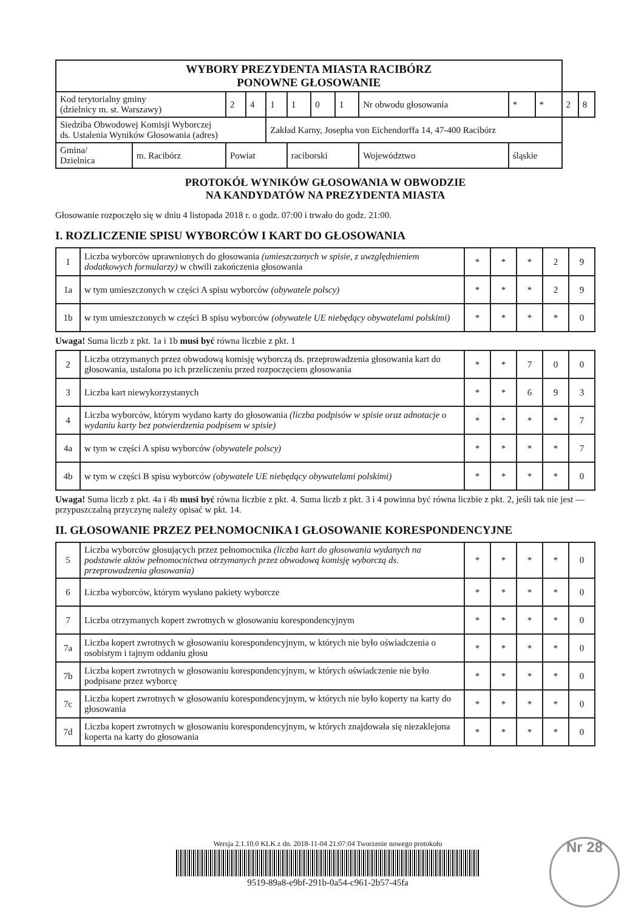| WYBORY PREZYDENTA MIASTA RACIBÓRZ PONOWNE GŁOSOWANIE | | | | | | | | | | | | | | |
| Kod terytorialny gminy (dzielnicy m. st. Warszawy) | | 2 | 4 | 1 | 1 | 0 | 1 | Nr obwodu głosowania | | | * | * | 2 | 8 |
| Siedziba Obwodowej Komisji Wyborczej ds. Ustalenia Wyników Głosowania (adres) | | | | Zakład Karny, Josepha von Eichendorffa 14, 47-400 Racibórz | | | | | | | | | | |
| Gmina/ Dzielnica | m. Racibórz | Powiat | | | raciborski | | | | Województwo | śląskie | | | | |
PROTOKÓŁ WYNIKÓW GŁOSOWANIA W OBWODZIE
NA KANDYDATÓW NA PREZYDENTA MIASTA
Głosowanie rozpoczęło się w dniu 4 listopada 2018 r. o godz. 07:00 i trwało do godz. 21:00.
I. ROZLICZENIE SPISU WYBORCÓW I KART DO GŁOSOWANIA
| 1 | Liczba wyborców uprawnionych do głosowania (umieszczonych w spisie, z uwzględnieniem dodatkowych formularzy) w chwili zakończenia głosowania | * | * | * | 2 | 9 |
| 1a | w tym umieszczonych w części A spisu wyborców (obywatele polscy) | * | * | * | 2 | 9 |
| 1b | w tym umieszczonych w części B spisu wyborców (obywatele UE niebędący obywatelami polskimi) | * | * | * | * | 0 |
Uwaga! Suma liczb z pkt. 1a i 1b musi być równa liczbie z pkt. 1
| 2 | Liczba otrzymanych przez obwodową komisję wyborczą ds. przeprowadzenia głosowania kart do głosowania, ustalona po ich przeliczeniu przed rozpoczęciem głosowania | * | * | 7 | 0 | 0 |
| 3 | Liczba kart niewykorzystanych | * | * | 6 | 9 | 3 |
| 4 | Liczba wyborców, którym wydano karty do głosowania (liczba podpisów w spisie oraz adnotacje o wydaniu karty bez potwierdzenia podpisem w spisie) | * | * | * | * | 7 |
| 4a | w tym w części A spisu wyborców (obywatele polscy) | * | * | * | * | 7 |
| 4b | w tym w części B spisu wyborców (obywatele UE niebędący obywatelami polskimi) | * | * | * | * | 0 |
Uwaga! Suma liczb z pkt. 4a i 4b musi być równa liczbie z pkt. 4. Suma liczb z pkt. 3 i 4 powinna być równa liczbie z pkt. 2, jeśli tak nie jest — przypuszczalną przyczynę należy opisać w pkt. 14.
II. GŁOSOWANIE PRZEZ PEŁNOMOCNIKA I GŁOSOWANIE KORESPONDENCYJNE
| 5 | Liczba wyborców głosujących przez pełnomocnika (liczba kart do głosowania wydanych na podstawie aktów pełnomocnictwa otrzymanych przez obwodową komisję wyborczą ds. przeprowadzenia głosowania) | * | * | * | * | 0 |
| 6 | Liczba wyborców, którym wysłano pakiety wyborcze | * | * | * | * | 0 |
| 7 | Liczba otrzymanych kopert zwrotnych w głosowaniu korespondencyjnym | * | * | * | * | 0 |
| 7a | Liczba kopert zwrotnych w głosowaniu korespondencyjnym, w których nie było oświadczenia o osobistym i tajnym oddaniu głosu | * | * | * | * | 0 |
| 7b | Liczba kopert zwrotnych w głosowaniu korespondencyjnym, w których oświadczenie nie było podpisane przez wyborcę | * | * | * | * | 0 |
| 7c | Liczba kopert zwrotnych w głosowaniu korespondencyjnym, w których nie było koperty na karty do głosowania | * | * | * | * | 0 |
| 7d | Liczba kopert zwrotnych w głosowaniu korespondencyjnym, w których znajdowała się niezaklejona koperta na karty do głosowania | * | * | * | * | 0 |
Wersja 2.1.10.0 KLK z dn. 2018-11-04 21:07:04 Tworzenie nowego protokołu
9519-89a8-e9bf-291b-0a54-c961-2b57-45fa
Nr 28